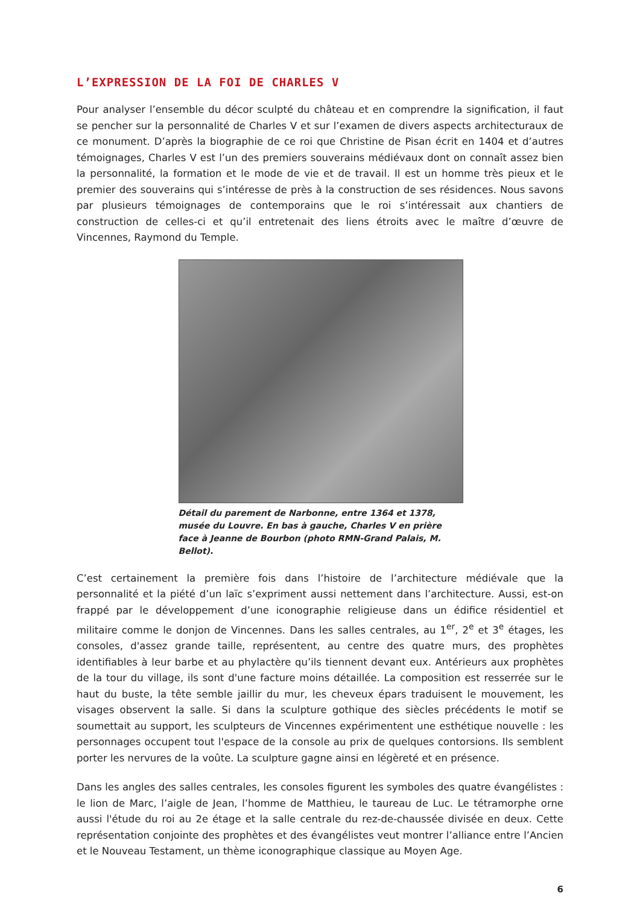L’EXPRESSION DE LA FOI DE CHARLES V
Pour analyser l’ensemble du décor sculpté du château et en comprendre la signification, il faut se pencher sur la personnalité de Charles V et sur l’examen de divers aspects architecturaux de ce monument. D’après la biographie de ce roi que Christine de Pisan écrit en 1404 et d’autres témoignages, Charles V est l’un des premiers souverains médiévaux dont on connaît assez bien la personnalité, la formation et le mode de vie et de travail. Il est un homme très pieux et le premier des souverains qui s’intéresse de près à la construction de ses résidences. Nous savons par plusieurs témoignages de contemporains que le roi s’intéressait aux chantiers de construction de celles-ci et qu’il entretenait des liens étroits avec le maître d’œuvre de Vincennes, Raymond du Temple.
Détail du parement de Narbonne, entre 1364 et 1378, musée du Louvre. En bas à gauche, Charles V en prière face à Jeanne de Bourbon (photo RMN-Grand Palais, M. Bellot).
C’est certainement la première fois dans l’histoire de l’architecture médiévale que la personnalité et la piété d’un laïc s’expriment aussi nettement dans l’architecture. Aussi, est-on frappé par le développement d’une iconographie religieuse dans un édifice résidentiel et militaire comme le donjon de Vincennes. Dans les salles centrales, au 1<sup>er</sup>, 2<sup>e</sup> et 3<sup>e</sup> étages, les consoles, d'assez grande taille, représentent, au centre des quatre murs, des prophètes identifiables à leur barbe et au phylactère qu’ils tiennent devant eux. Antérieurs aux prophètes de la tour du village, ils sont d'une facture moins détaillée. La composition est resserrée sur le haut du buste, la tête semble jaillir du mur, les cheveux épars traduisent le mouvement, les visages observent la salle. Si dans la sculpture gothique des siècles précédents le motif se soumettait au support, les sculpteurs de Vincennes expérimentent une esthétique nouvelle : les personnages occupent tout l'espace de la console au prix de quelques contorsions. Ils semblent porter les nervures de la voûte. La sculpture gagne ainsi en légèreté et en présence.
Dans les angles des salles centrales, les consoles figurent les symboles des quatre évangélistes : le lion de Marc, l’aigle de Jean, l’homme de Matthieu, le taureau de Luc. Le tétramorphe orne aussi l'étude du roi au 2e étage et la salle centrale du rez-de-chaussée divisée en deux. Cette représentation conjointe des prophètes et des évangélistes veut montrer l’alliance entre l’Ancien et le Nouveau Testament, un thème iconographique classique au Moyen Age.
6